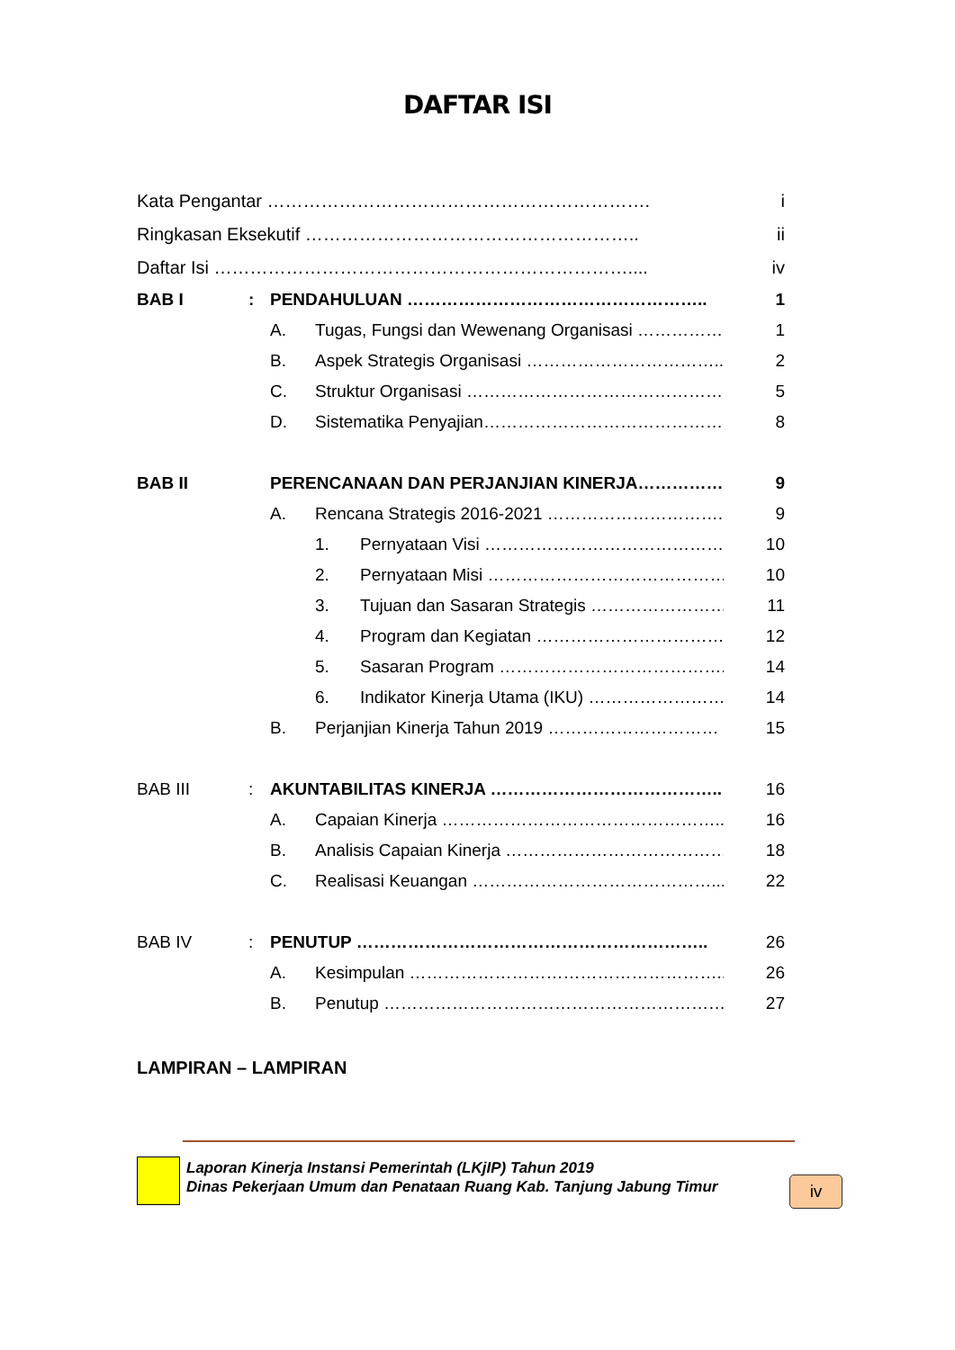DAFTAR ISI
Kata Pengantar ………………………………………………………. i
Ringkasan Eksekutif ……………………………………………….. ii
Daftar Isi …………………………………………………………….... iv
BAB I: PENDAHULUAN …………………………………………….. 1
A. Tugas, Fungsi dan Wewenang Organisasi …………… 1
B. Aspek Strategis Organisasi …………………………….. 2
C. Struktur Organisasi ……………………………………… 5
D. Sistematika Penyajian…………………………………… 8
BAB II PERENCANAAN DAN PERJANJIAN KINERJA…………… 9
A. Rencana Strategis 2016-2021 ………………………….. 9
1. Pernyataan Visi ……………………………………. 10
2. Pernyataan Misi …………………………………… 10
3. Tujuan dan Sasaran Strategis …………………… 11
4. Program dan Kegiatan ……………………………. 12
5. Sasaran Program …………………………………. 14
6. Indikator Kinerja Utama (IKU) …………………… 14
B. Perjanjian Kinerja Tahun 2019 ………………………… 15
BAB III: AKUNTABILITAS KINERJA ………………………………….. 16
A. Capaian Kinerja ………………………………………….. 16
B. Analisis Capaian Kinerja ………………………………… 18
C. Realisasi Keuangan ……………………………………... 22
BAB IV: PENUTUP …………………………………………………….. 26
A. Kesimpulan ……………………………………………….. 26
B. Penutup …………………………………………………… 27
LAMPIRAN – LAMPIRAN
Laporan Kinerja Instansi Pemerintah (LKjIP) Tahun 2019
Dinas Pekerjaan Umum dan Penataan Ruang Kab. Tanjung Jabung Timur
iv